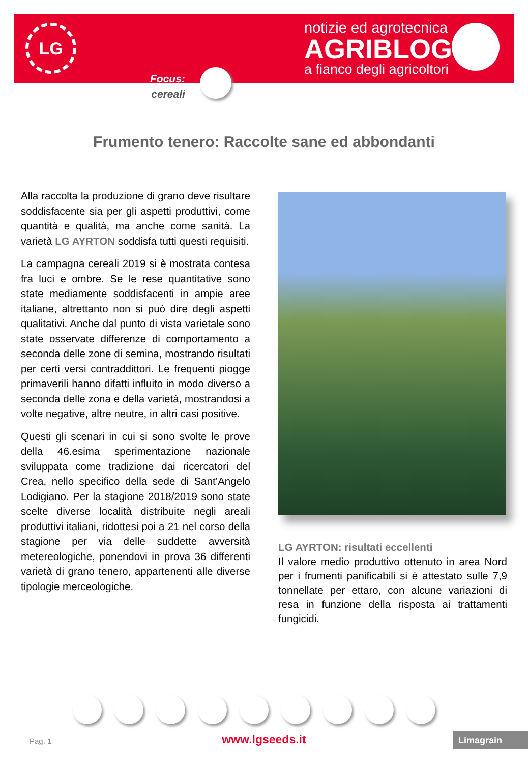LG
notizie ed agrotecnica
AGRIBLOG
a fianco degli agricoltori
Focus:
cereali
Frumento tenero: Raccolte sane ed abbondanti
Alla raccolta la produzione di grano deve risultare soddisfacente sia per gli aspetti produttivi, come quantità e qualità, ma anche come sanità. La varietà LG AYRTON soddisfa tutti questi requisiti.
La campagna cereali 2019 si è mostrata contesa fra luci e ombre. Se le rese quantitative sono state mediamente soddisfacenti in ampie aree italiane, altrettanto non si può dire degli aspetti qualitativi. Anche dal punto di vista varietale sono state osservate differenze di comportamento a seconda delle zone di semina, mostrando risultati per certi versi contraddittori. Le frequenti piogge primaverili hanno difatti influito in modo diverso a seconda delle zona e della varietà, mostrandosi a volte negative, altre neutre, in altri casi positive.
Questi gli scenari in cui si sono svolte le prove della 46.esima sperimentazione nazionale sviluppata come tradizione dai ricercatori del Crea, nello specifico della sede di Sant’Angelo Lodigiano. Per la stagione 2018/2019 sono state scelte diverse località distribuite negli areali produttivi italiani, ridottesi poi a 21 nel corso della stagione per via delle suddette avversità metereologiche, ponendovi in prova 36 differenti varietà di grano tenero, appartenenti alle diverse tipologie merceologiche.
LG AYRTON: risultati eccellenti
Il valore medio produttivo ottenuto in area Nord per i frumenti panificabili si è attestato sulle 7,9 tonnellate per ettaro, con alcune variazioni di resa in funzione della risposta ai trattamenti fungicidi.
Pag. 1
www.lgseeds.it Limagrain